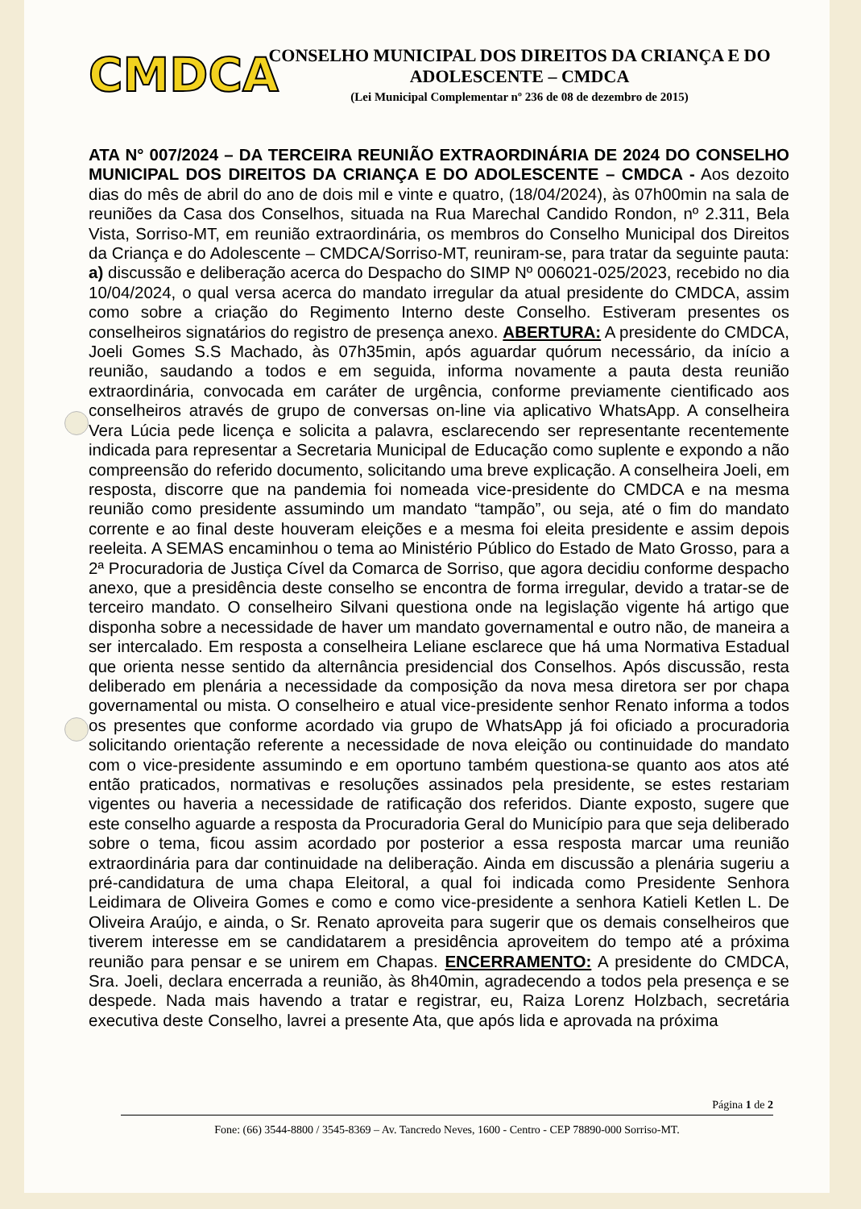CMDCA
CONSELHO MUNICIPAL DOS DIREITOS DA CRIANÇA E DO ADOLESCENTE – CMDCA
(Lei Municipal Complementar nº 236 de 08 de dezembro de 2015)
ATA N° 007/2024 – DA TERCEIRA REUNIÃO EXTRAORDINÁRIA DE 2024 DO CONSELHO MUNICIPAL DOS DIREITOS DA CRIANÇA E DO ADOLESCENTE – CMDCA - Aos dezoito dias do mês de abril do ano de dois mil e vinte e quatro, (18/04/2024), às 07h00min na sala de reuniões da Casa dos Conselhos, situada na Rua Marechal Candido Rondon, nº 2.311, Bela Vista, Sorriso-MT, em reunião extraordinária, os membros do Conselho Municipal dos Direitos da Criança e do Adolescente – CMDCA/Sorriso-MT, reuniram-se, para tratar da seguinte pauta: a) discussão e deliberação acerca do Despacho do SIMP Nº 006021-025/2023, recebido no dia 10/04/2024, o qual versa acerca do mandato irregular da atual presidente do CMDCA, assim como sobre a criação do Regimento Interno deste Conselho. Estiveram presentes os conselheiros signatários do registro de presença anexo. ABERTURA: A presidente do CMDCA, Joeli Gomes S.S Machado, às 07h35min, após aguardar quórum necessário, da início a reunião, saudando a todos e em seguida, informa novamente a pauta desta reunião extraordinária, convocada em caráter de urgência, conforme previamente cientificado aos conselheiros através de grupo de conversas on-line via aplicativo WhatsApp. A conselheira Vera Lúcia pede licença e solicita a palavra, esclarecendo ser representante recentemente indicada para representar a Secretaria Municipal de Educação como suplente e expondo a não compreensão do referido documento, solicitando uma breve explicação. A conselheira Joeli, em resposta, discorre que na pandemia foi nomeada vice-presidente do CMDCA e na mesma reunião como presidente assumindo um mandato “tampão”, ou seja, até o fim do mandato corrente e ao final deste houveram eleições e a mesma foi eleita presidente e assim depois reeleita. A SEMAS encaminhou o tema ao Ministério Público do Estado de Mato Grosso, para a 2ª Procuradoria de Justiça Cível da Comarca de Sorriso, que agora decidiu conforme despacho anexo, que a presidência deste conselho se encontra de forma irregular, devido a tratar-se de terceiro mandato. O conselheiro Silvani questiona onde na legislação vigente há artigo que disponha sobre a necessidade de haver um mandato governamental e outro não, de maneira a ser intercalado. Em resposta a conselheira Leliane esclarece que há uma Normativa Estadual que orienta nesse sentido da alternância presidencial dos Conselhos. Após discussão, resta deliberado em plenária a necessidade da composição da nova mesa diretora ser por chapa governamental ou mista. O conselheiro e atual vice-presidente senhor Renato informa a todos os presentes que conforme acordado via grupo de WhatsApp já foi oficiado a procuradoria solicitando orientação referente a necessidade de nova eleição ou continuidade do mandato com o vice-presidente assumindo e em oportuno também questiona-se quanto aos atos até então praticados, normativas e resoluções assinados pela presidente, se estes restariam vigentes ou haveria a necessidade de ratificação dos referidos. Diante exposto, sugere que este conselho aguarde a resposta da Procuradoria Geral do Município para que seja deliberado sobre o tema, ficou assim acordado por posterior a essa resposta marcar uma reunião extraordinária para dar continuidade na deliberação. Ainda em discussão a plenária sugeriu a pré-candidatura de uma chapa Eleitoral, a qual foi indicada como Presidente Senhora Leidimara de Oliveira Gomes e como e como vice-presidente a senhora Katieli Ketlen L. De Oliveira Araújo, e ainda, o Sr. Renato aproveita para sugerir que os demais conselheiros que tiverem interesse em se candidatarem a presidência aproveitem do tempo até a próxima reunião para pensar e se unirem em Chapas. ENCERRAMENTO: A presidente do CMDCA, Sra. Joeli, declara encerrada a reunião, às 8h40min, agradecendo a todos pela presença e se despede. Nada mais havendo a tratar e registrar, eu, Raiza Lorenz Holzbach, secretária executiva deste Conselho, lavrei a presente Ata, que após lida e aprovada na próxima
Página 1 de 2
Fone: (66) 3544-8800 / 3545-8369 – Av. Tancredo Neves, 1600 - Centro - CEP 78890-000 Sorriso-MT.